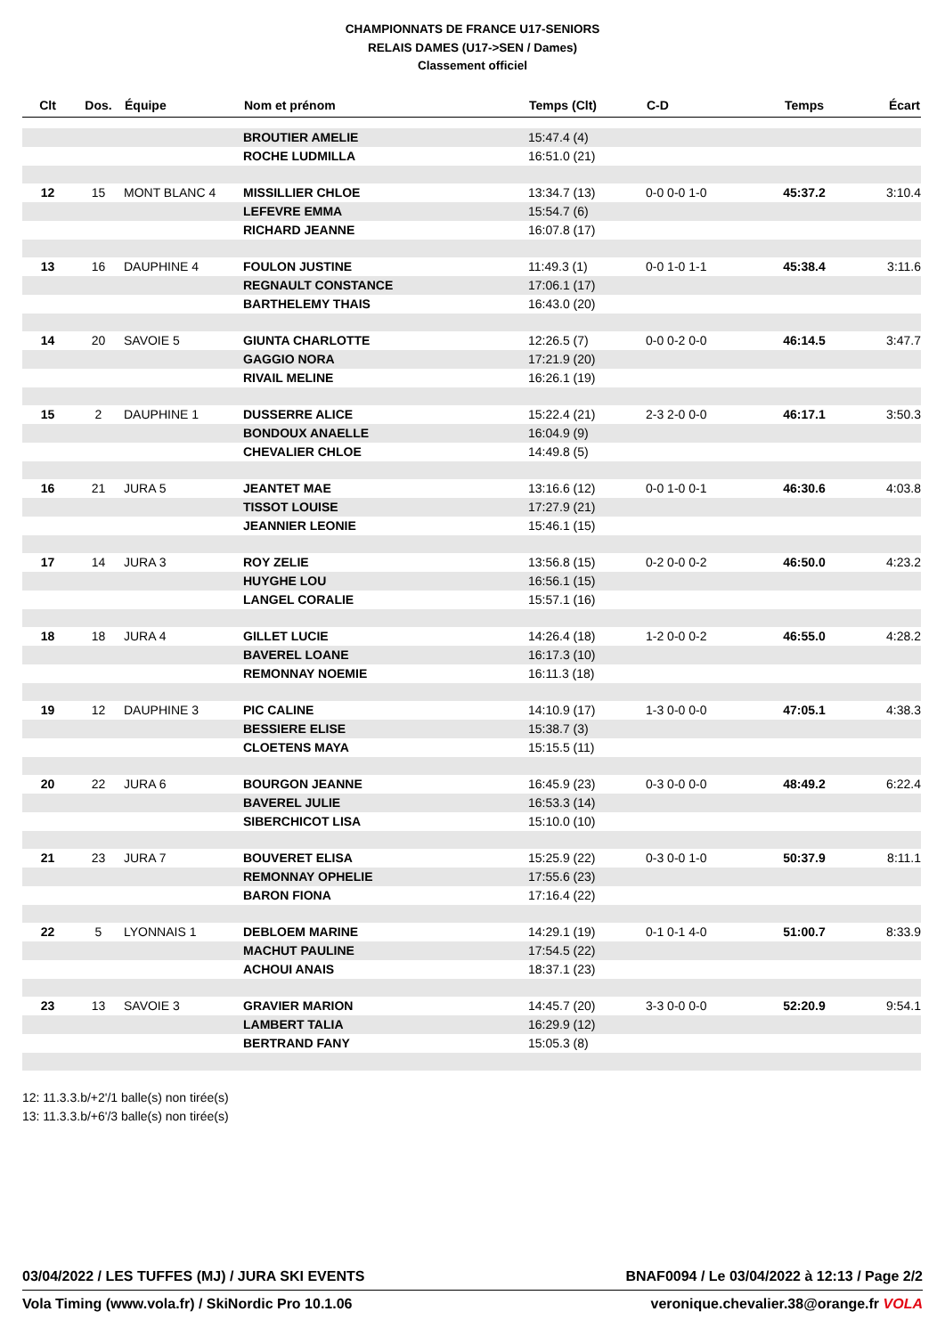CHAMPIONNATS DE FRANCE U17-SENIORS
RELAIS DAMES (U17->SEN / Dames)
Classement officiel
| Clt | Dos. | Équipe | Nom et prénom | Temps (Clt) | C-D | Temps | Écart |
| --- | --- | --- | --- | --- | --- | --- | --- |
| | | | BROUTIER AMELIE | 15:47.4 (4) | | | |
| | | | ROCHE LUDMILLA | 16:51.0 (21) | | | |
| 12 | 15 | MONT BLANC 4 | MISSILLIER CHLOE | 13:34.7 (13) | 0-0 0-0 1-0 | 45:37.2 | 3:10.4 |
| | | | LEFEVRE EMMA | 15:54.7 (6) | | | |
| | | | RICHARD JEANNE | 16:07.8 (17) | | | |
| 13 | 16 | DAUPHINE 4 | FOULON JUSTINE | 11:49.3 (1) | 0-0 1-0 1-1 | 45:38.4 | 3:11.6 |
| | | | REGNAULT CONSTANCE | 17:06.1 (17) | | | |
| | | | BARTHELEMY THAIS | 16:43.0 (20) | | | |
| 14 | 20 | SAVOIE 5 | GIUNTA CHARLOTTE | 12:26.5 (7) | 0-0 0-2 0-0 | 46:14.5 | 3:47.7 |
| | | | GAGGIO NORA | 17:21.9 (20) | | | |
| | | | RIVAIL MELINE | 16:26.1 (19) | | | |
| 15 | 2 | DAUPHINE 1 | DUSSERRE ALICE | 15:22.4 (21) | 2-3 2-0 0-0 | 46:17.1 | 3:50.3 |
| | | | BONDOUX ANAELLE | 16:04.9 (9) | | | |
| | | | CHEVALIER CHLOE | 14:49.8 (5) | | | |
| 16 | 21 | JURA 5 | JEANTET MAE | 13:16.6 (12) | 0-0 1-0 0-1 | 46:30.6 | 4:03.8 |
| | | | TISSOT LOUISE | 17:27.9 (21) | | | |
| | | | JEANNIER LEONIE | 15:46.1 (15) | | | |
| 17 | 14 | JURA 3 | ROY ZELIE | 13:56.8 (15) | 0-2 0-0 0-2 | 46:50.0 | 4:23.2 |
| | | | HUYGHE LOU | 16:56.1 (15) | | | |
| | | | LANGEL CORALIE | 15:57.1 (16) | | | |
| 18 | 18 | JURA 4 | GILLET LUCIE | 14:26.4 (18) | 1-2 0-0 0-2 | 46:55.0 | 4:28.2 |
| | | | BAVEREL LOANE | 16:17.3 (10) | | | |
| | | | REMONNAY NOEMIE | 16:11.3 (18) | | | |
| 19 | 12 | DAUPHINE 3 | PIC CALINE | 14:10.9 (17) | 1-3 0-0 0-0 | 47:05.1 | 4:38.3 |
| | | | BESSIERE ELISE | 15:38.7 (3) | | | |
| | | | CLOETENS MAYA | 15:15.5 (11) | | | |
| 20 | 22 | JURA 6 | BOURGON JEANNE | 16:45.9 (23) | 0-3 0-0 0-0 | 48:49.2 | 6:22.4 |
| | | | BAVEREL JULIE | 16:53.3 (14) | | | |
| | | | SIBERCHICOT LISA | 15:10.0 (10) | | | |
| 21 | 23 | JURA 7 | BOUVERET ELISA | 15:25.9 (22) | 0-3 0-0 1-0 | 50:37.9 | 8:11.1 |
| | | | REMONNAY OPHELIE | 17:55.6 (23) | | | |
| | | | BARON FIONA | 17:16.4 (22) | | | |
| 22 | 5 | LYONNAIS 1 | DEBLOEM MARINE | 14:29.1 (19) | 0-1 0-1 4-0 | 51:00.7 | 8:33.9 |
| | | | MACHUT PAULINE | 17:54.5 (22) | | | |
| | | | ACHOUI ANAIS | 18:37.1 (23) | | | |
| 23 | 13 | SAVOIE 3 | GRAVIER MARION | 14:45.7 (20) | 3-3 0-0 0-0 | 52:20.9 | 9:54.1 |
| | | | LAMBERT TALIA | 16:29.9 (12) | | | |
| | | | BERTRAND FANY | 15:05.3 (8) | | | |
12: 11.3.3.b/+2'/1 balle(s) non tirée(s)
13: 11.3.3.b/+6'/3 balle(s) non tirée(s)
03/04/2022 / LES TUFFES (MJ) / JURA SKI EVENTS BNAF0094 / Le 03/04/2022 à 12:13 / Page 2/2
Vola Timing (www.vola.fr) / SkiNordic Pro 10.1.06 veronique.chevalier.38@orange.fr VOLA